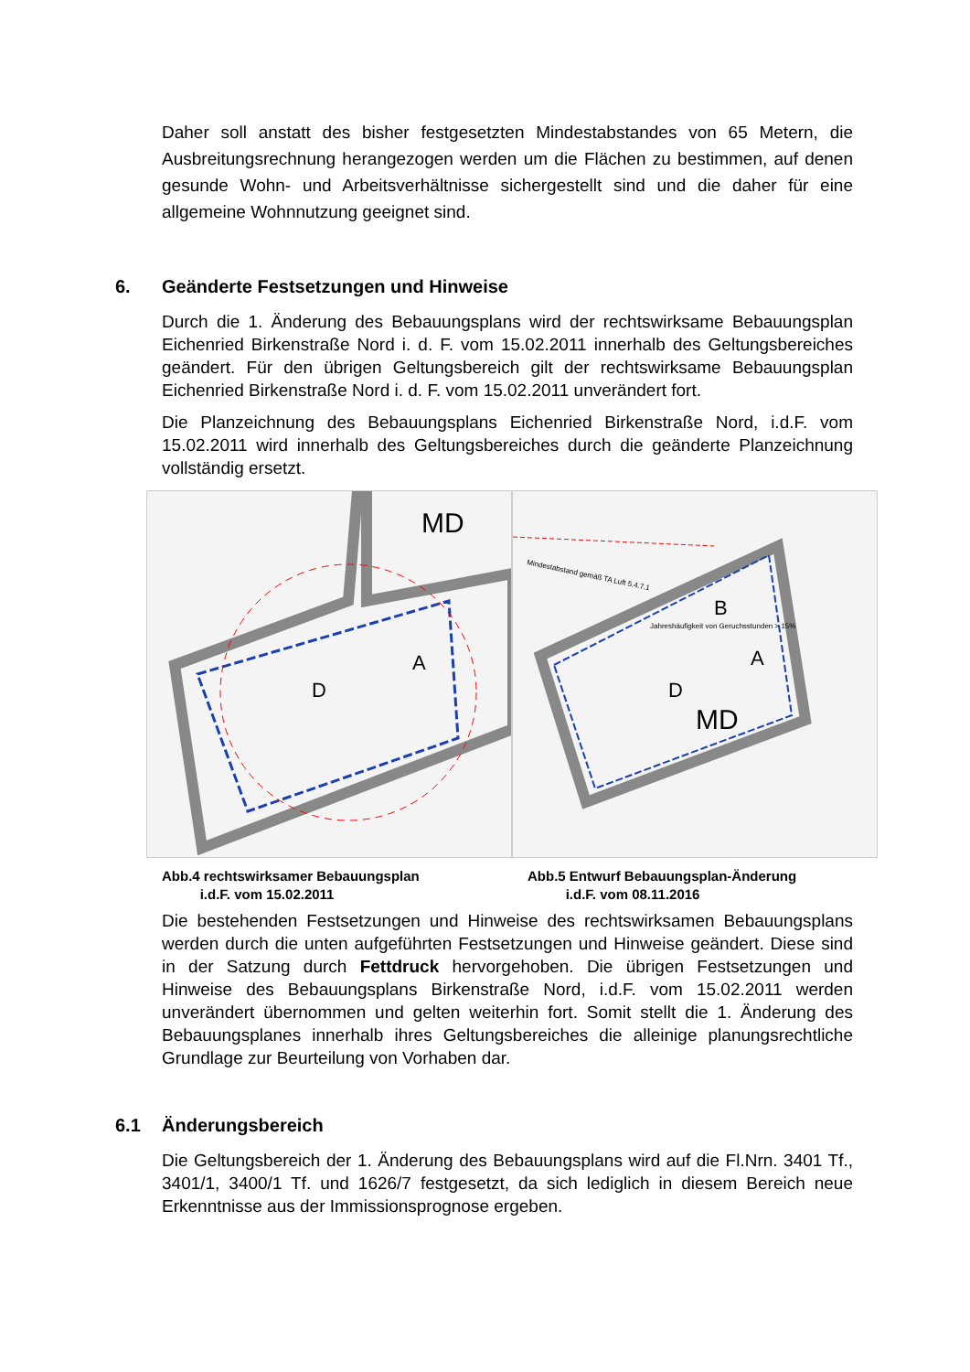Daher soll anstatt des bisher festgesetzten Mindestabstandes von 65 Metern, die Ausbreitungsrechnung herangezogen werden um die Flächen zu bestimmen, auf denen gesunde Wohn- und Arbeitsverhältnisse sichergestellt sind und die daher für eine allgemeine Wohnnutzung geeignet sind.
6. Geänderte Festsetzungen und Hinweise
Durch die 1. Änderung des Bebauungsplans wird der rechtswirksame Bebauungsplan Eichenried Birkenstraße Nord i. d. F. vom 15.02.2011 innerhalb des Geltungsbereiches geändert. Für den übrigen Geltungsbereich gilt der rechtswirksame Bebauungsplan Eichenried Birkenstraße Nord i. d. F. vom 15.02.2011 unverändert fort.
Die Planzeichnung des Bebauungsplans Eichenried Birkenstraße Nord, i.d.F. vom 15.02.2011 wird innerhalb des Geltungsbereiches durch die geänderte Planzeichnung vollständig ersetzt.
D
A
MD
Abb.4 rechtswirksamer Bebauungsplan
i.d.F. vom 15.02.2011
Mindestabstand gemäß TA Luft 5.4.7.1
Jahreshäufigkeit von Geruchsstunden > 15%
D
A
B
MD
Abb.5 Entwurf Bebauungsplan-Änderung
i.d.F. vom 08.11.2016
Die bestehenden Festsetzungen und Hinweise des rechtswirksamen Bebauungsplans werden durch die unten aufgeführten Festsetzungen und Hinweise geändert. Diese sind in der Satzung durch Fettdruck hervorgehoben. Die übrigen Festsetzungen und Hinweise des Bebauungsplans Birkenstraße Nord, i.d.F. vom 15.02.2011 werden unverändert übernommen und gelten weiterhin fort. Somit stellt die 1. Änderung des Bebauungsplanes innerhalb ihres Geltungsbereiches die alleinige planungsrechtliche Grundlage zur Beurteilung von Vorhaben dar.
6.1 Änderungsbereich
Die Geltungsbereich der 1. Änderung des Bebauungsplans wird auf die Fl.Nrn. 3401 Tf., 3401/1, 3400/1 Tf. und 1626/7 festgesetzt, da sich lediglich in diesem Bereich neue Erkenntnisse aus der Immissionsprognose ergeben.